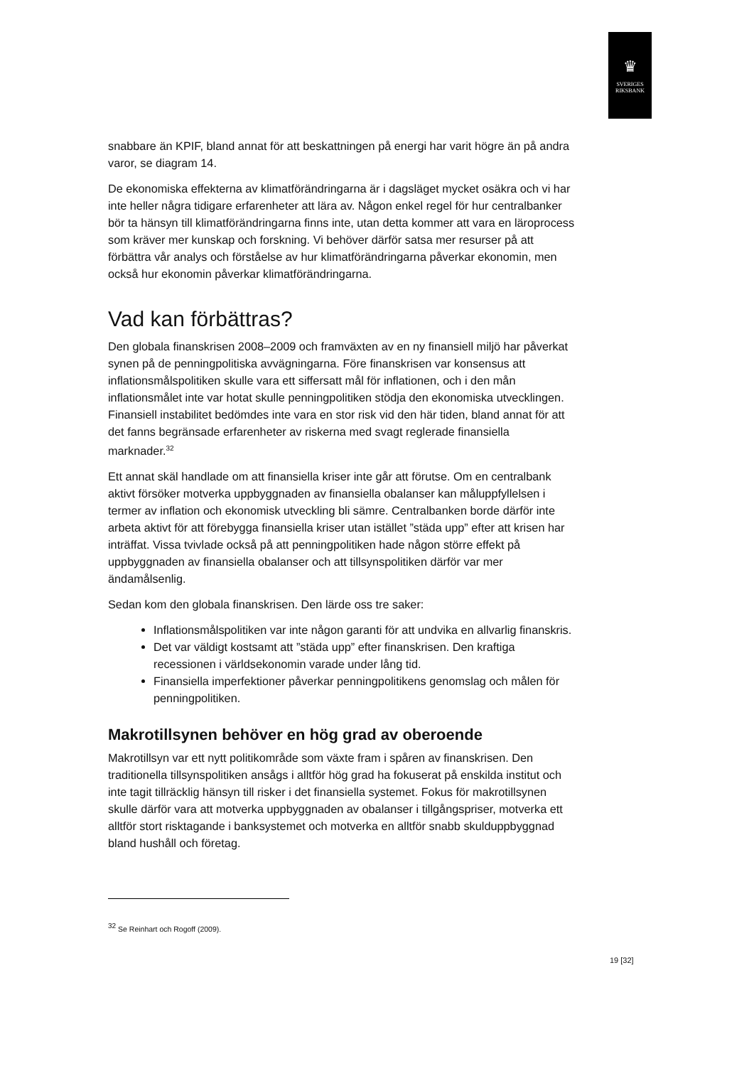♛
SVERIGES
RIKSBANK
snabbare än KPIF, bland annat för att beskattningen på energi har varit högre än på andra varor, se diagram 14.
De ekonomiska effekterna av klimatförändringarna är i dagsläget mycket osäkra och vi har inte heller några tidigare erfarenheter att lära av. Någon enkel regel för hur centralbanker bör ta hänsyn till klimatförändringarna finns inte, utan detta kommer att vara en läroprocess som kräver mer kunskap och forskning. Vi behöver därför satsa mer resurser på att förbättra vår analys och förståelse av hur klimatförändringarna påverkar ekonomin, men också hur ekonomin påverkar klimatförändringarna.
Vad kan förbättras?
Den globala finanskrisen 2008–2009 och framväxten av en ny finansiell miljö har påverkat synen på de penningpolitiska avvägningarna. Före finanskrisen var konsensus att inflationsmålspolitiken skulle vara ett siffersatt mål för inflationen, och i den mån inflationsmålet inte var hotat skulle penningpolitiken stödja den ekonomiska utvecklingen. Finansiell instabilitet bedömdes inte vara en stor risk vid den här tiden, bland annat för att det fanns begränsade erfarenheter av riskerna med svagt reglerade finansiella marknader.<sup>32</sup>
Ett annat skäl handlade om att finansiella kriser inte går att förutse. Om en centralbank aktivt försöker motverka uppbyggnaden av finansiella obalanser kan måluppfyllelsen i termer av inflation och ekonomisk utveckling bli sämre. Centralbanken borde därför inte arbeta aktivt för att förebygga finansiella kriser utan istället ”städa upp” efter att krisen har inträffat. Vissa tvivlade också på att penningpolitiken hade någon större effekt på uppbyggnaden av finansiella obalanser och att tillsynspolitiken därför var mer ändamålsenlig.
Sedan kom den globala finanskrisen. Den lärde oss tre saker:
Inflationsmålspolitiken var inte någon garanti för att undvika en allvarlig finanskris.
Det var väldigt kostsamt att ”städa upp” efter finanskrisen. Den kraftiga recessionen i världsekonomin varade under lång tid.
Finansiella imperfektioner påverkar penningpolitikens genomslag och målen för penningpolitiken.
Makrotillsynen behöver en hög grad av oberoende
Makrotillsyn var ett nytt politikområde som växte fram i spåren av finanskrisen. Den traditionella tillsynspolitiken ansågs i alltför hög grad ha fokuserat på enskilda institut och inte tagit tillräcklig hänsyn till risker i det finansiella systemet. Fokus för makrotillsynen skulle därför vara att motverka uppbyggnaden av obalanser i tillgångspriser, motverka ett alltför stort risktagande i banksystemet och motverka en alltför snabb skulduppbyggnad bland hushåll och företag.
<sup>32</sup> Se Reinhart och Rogoff (2009).
19 [32]